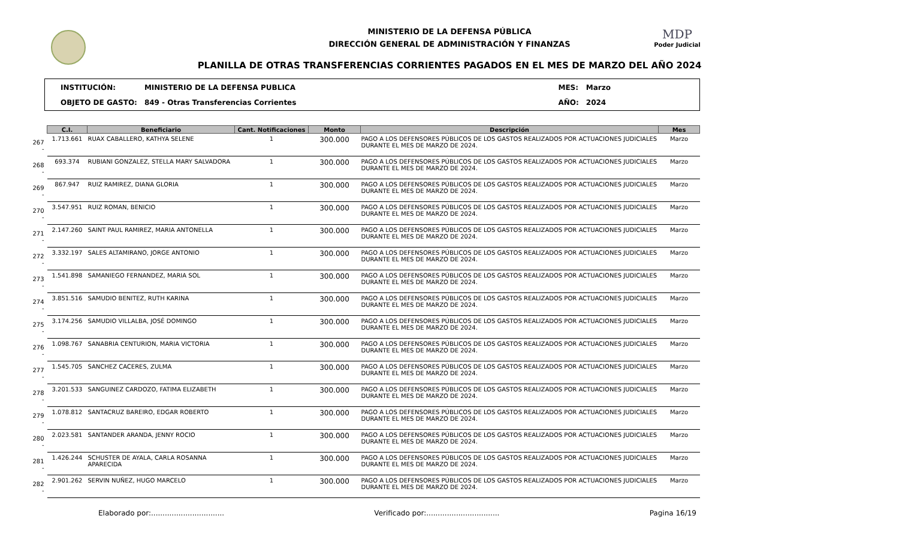MINISTERIO DE LA DEFENSA PÚBLICA
DIRECCIÓN GENERAL DE ADMINISTRACIÓN Y FINANZAS
PLANILLA DE OTRAS TRANSFERENCIAS CORRIENTES PAGADOS EN EL MES DE MARZO DEL AÑO 2024
MDP
Poder Judicial
| INSTITUCIÓN: | MINISTERIO DE LA DEFENSA PUBLICA |
| OBJETO DE GASTO: | 849 - Otras Transferencias Corrientes |
| MES: | Marzo | |
| AÑO: | 2024 | |
| | C.I. | Beneficiario | Cant. Notificaciones | Monto | Descripción | Mes |
| --- | --- | --- | --- | --- | --- | --- |
| 267 - | 1.713.661 | RUAX CABALLERO, KATHYA SELENE | 1 | 300.000 | PAGO A LOS DEFENSORES PÚBLICOS DE LOS GASTOS REALIZADOS POR ACTUACIONES JUDICIALES DURANTE EL MES DE MARZO DE 2024. | Marzo |
| 268 - | 693.374 | RUBIANI GONZALEZ, STELLA MARY SALVADORA | 1 | 300.000 | PAGO A LOS DEFENSORES PÚBLICOS DE LOS GASTOS REALIZADOS POR ACTUACIONES JUDICIALES DURANTE EL MES DE MARZO DE 2024. | Marzo |
| 269 - | 867.947 | RUIZ RAMIREZ, DIANA GLORIA | 1 | 300.000 | PAGO A LOS DEFENSORES PÚBLICOS DE LOS GASTOS REALIZADOS POR ACTUACIONES JUDICIALES DURANTE EL MES DE MARZO DE 2024. | Marzo |
| 270 - | 3.547.951 | RUIZ ROMAN, BENICIO | 1 | 300.000 | PAGO A LOS DEFENSORES PÚBLICOS DE LOS GASTOS REALIZADOS POR ACTUACIONES JUDICIALES DURANTE EL MES DE MARZO DE 2024. | Marzo |
| 271 - | 2.147.260 | SAINT PAUL RAMIREZ, MARIA ANTONELLA | 1 | 300.000 | PAGO A LOS DEFENSORES PÚBLICOS DE LOS GASTOS REALIZADOS POR ACTUACIONES JUDICIALES DURANTE EL MES DE MARZO DE 2024. | Marzo |
| 272 - | 3.332.197 | SALES ALTAMIRANO, JORGE ANTONIO | 1 | 300.000 | PAGO A LOS DEFENSORES PÚBLICOS DE LOS GASTOS REALIZADOS POR ACTUACIONES JUDICIALES DURANTE EL MES DE MARZO DE 2024. | Marzo |
| 273 - | 1.541.898 | SAMANIEGO FERNANDEZ, MARIA SOL | 1 | 300.000 | PAGO A LOS DEFENSORES PÚBLICOS DE LOS GASTOS REALIZADOS POR ACTUACIONES JUDICIALES DURANTE EL MES DE MARZO DE 2024. | Marzo |
| 274 - | 3.851.516 | SAMUDIO BENITEZ, RUTH KARINA | 1 | 300.000 | PAGO A LOS DEFENSORES PÚBLICOS DE LOS GASTOS REALIZADOS POR ACTUACIONES JUDICIALES DURANTE EL MES DE MARZO DE 2024. | Marzo |
| 275 - | 3.174.256 | SAMUDIO VILLALBA, JOSÉ DOMINGO | 1 | 300.000 | PAGO A LOS DEFENSORES PÚBLICOS DE LOS GASTOS REALIZADOS POR ACTUACIONES JUDICIALES DURANTE EL MES DE MARZO DE 2024. | Marzo |
| 276 - | 1.098.767 | SANABRIA CENTURION, MARIA VICTORIA | 1 | 300.000 | PAGO A LOS DEFENSORES PÚBLICOS DE LOS GASTOS REALIZADOS POR ACTUACIONES JUDICIALES DURANTE EL MES DE MARZO DE 2024. | Marzo |
| 277 - | 1.545.705 | SANCHEZ CACERES, ZULMA | 1 | 300.000 | PAGO A LOS DEFENSORES PÚBLICOS DE LOS GASTOS REALIZADOS POR ACTUACIONES JUDICIALES DURANTE EL MES DE MARZO DE 2024. | Marzo |
| 278 - | 3.201.533 | SANGUINEZ CARDOZO, FATIMA ELIZABETH | 1 | 300.000 | PAGO A LOS DEFENSORES PÚBLICOS DE LOS GASTOS REALIZADOS POR ACTUACIONES JUDICIALES DURANTE EL MES DE MARZO DE 2024. | Marzo |
| 279 - | 1.078.812 | SANTACRUZ BAREIRO, EDGAR ROBERTO | 1 | 300.000 | PAGO A LOS DEFENSORES PÚBLICOS DE LOS GASTOS REALIZADOS POR ACTUACIONES JUDICIALES DURANTE EL MES DE MARZO DE 2024. | Marzo |
| 280 - | 2.023.581 | SANTANDER ARANDA, JENNY ROCIO | 1 | 300.000 | PAGO A LOS DEFENSORES PÚBLICOS DE LOS GASTOS REALIZADOS POR ACTUACIONES JUDICIALES DURANTE EL MES DE MARZO DE 2024. | Marzo |
| 281 - | 1.426.244 | SCHUSTER DE AYALA, CARLA ROSANNA APARECIDA | 1 | 300.000 | PAGO A LOS DEFENSORES PÚBLICOS DE LOS GASTOS REALIZADOS POR ACTUACIONES JUDICIALES DURANTE EL MES DE MARZO DE 2024. | Marzo |
| 282 - | 2.901.262 | SERVIN NUÑEZ, HUGO MARCELO | 1 | 300.000 | PAGO A LOS DEFENSORES PÚBLICOS DE LOS GASTOS REALIZADOS POR ACTUACIONES JUDICIALES DURANTE EL MES DE MARZO DE 2024. | Marzo |
Elaborado por:................................ Verificado por:................................ Pagina 16/19